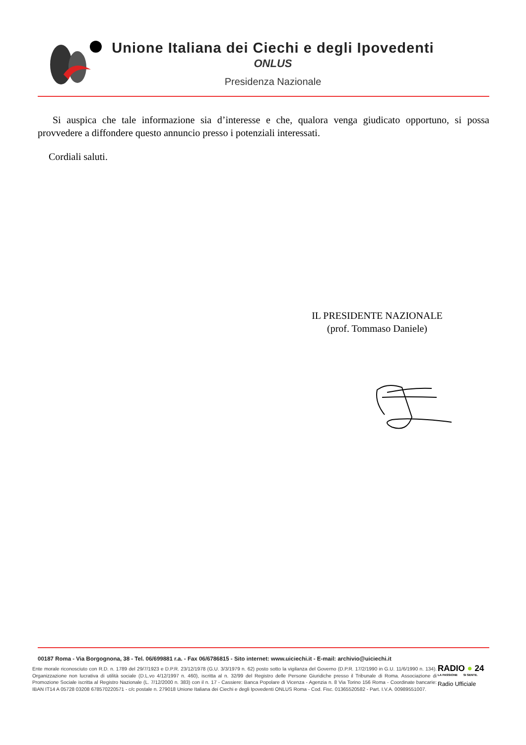Unione Italiana dei Ciechi e degli Ipovedenti
ONLUS
Presidenza Nazionale
Si auspica che tale informazione sia d’interesse e che, qualora venga giudicato opportuno, si possa provvedere a diffondere questo annuncio presso i potenziali interessati.
Cordiali saluti.
IL PRESIDENTE NAZIONALE
(prof. Tommaso Daniele)
00187 Roma - Via Borgognona, 38 - Tel. 06/699881 r.a. - Fax 06/6786815 - Sito internet: www.uiciechi.it - E-mail: archivio@uiciechi.it
Ente morale riconosciuto con R.D. n. 1789 del 29/7/1923 e D.P.R. 23/12/1978 (G.U. 3/3/1979 n. 62) posto sotto la vigilanza del Governo (D.P.R. 17/2/1990 in G.U. 11/6/1990 n. 134). Organizzazione non lucrativa di utilità sociale (D.L.vo 4/12/1997 n. 460), iscritta al n. 32/99 del Registro delle Persone Giuridiche presso il Tribunale di Roma. Associazione di Promozione Sociale iscritta al Registro Nazionale (L. 7/12/2000 n. 383) con il n. 17 - Cassiere: Banca Popolare di Vicenza - Agenzia n. 8 Via Torino 156 Roma - Coordinate bancarie: IBAN IT14 A 05728 03208 678570220571 - c/c postale n. 279018 Unione Italiana dei Ciechi e degli Ipovedenti ONLUS Roma - Cod. Fisc. 01365520582 - Part. I.V.A. 00989551007.
RADIO ● 24
LA PASSIONE SI SENTE.
Radio Ufficiale